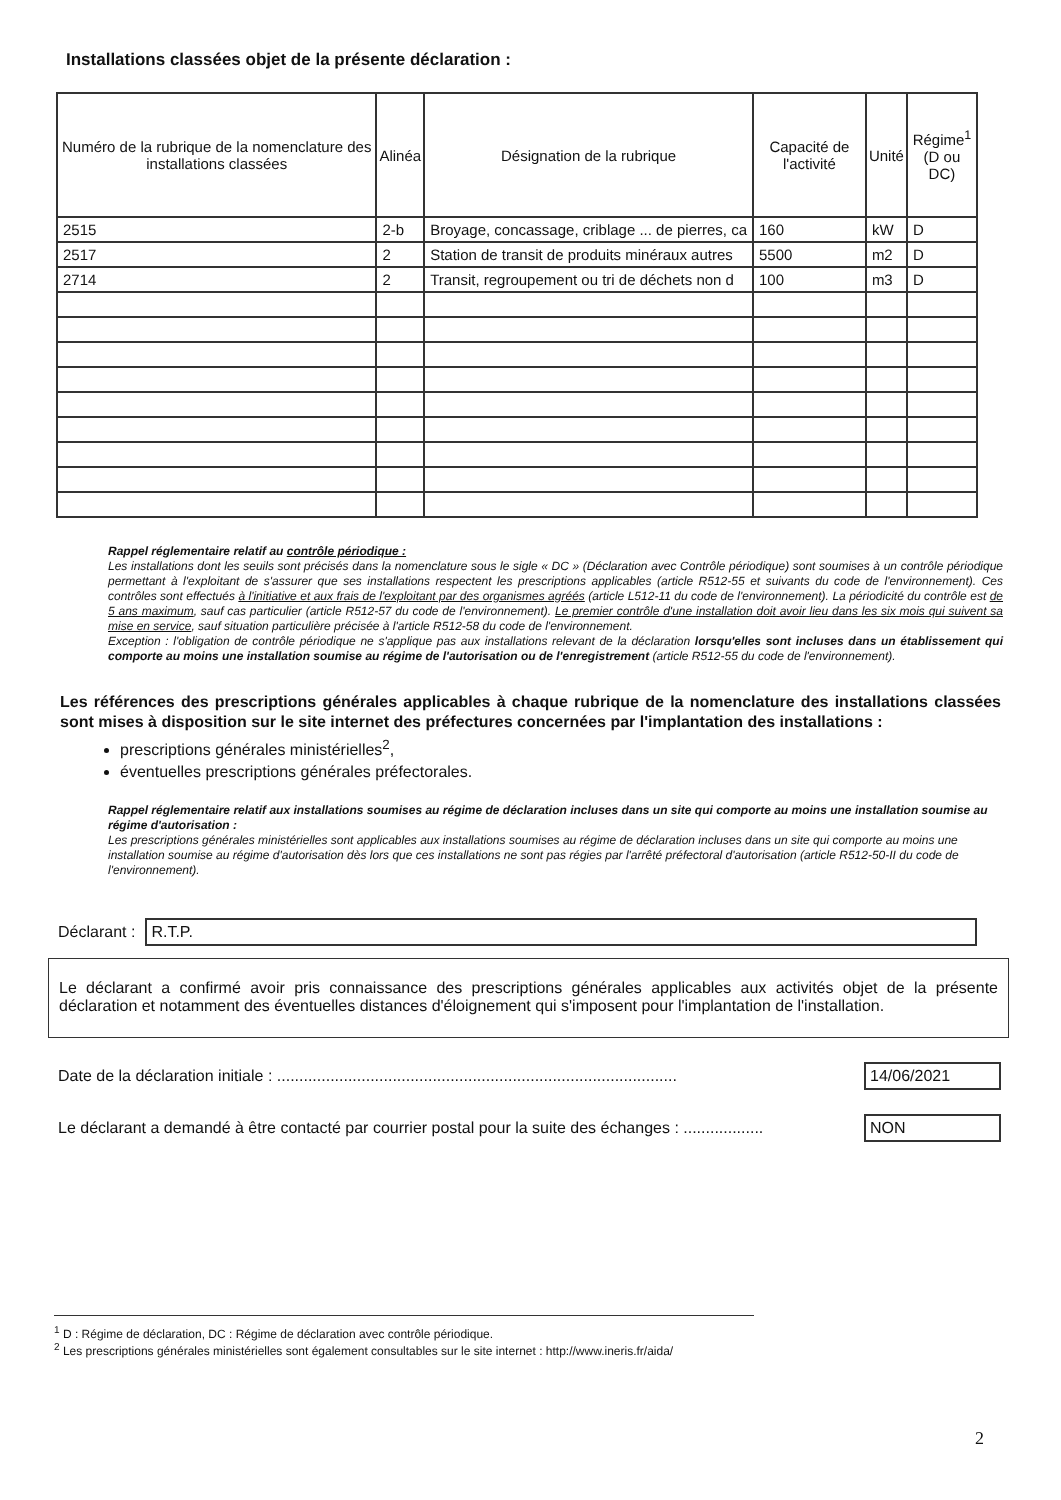Installations classées objet de la présente déclaration :
| Numéro de la rubrique de la nomenclature des installations classées | Alinéa | Désignation de la rubrique | Capacité de l'activité | Unité | Régime<sup>1</sup> (D ou DC) |
| --- | --- | --- | --- | --- | --- |
| 2515 | 2-b | Broyage, concassage, criblage ... de pierres, ca | 160 | kW | D |
| 2517 | 2 | Station de transit de produits minéraux autres | 5500 | m2 | D |
| 2714 | 2 | Transit, regroupement ou tri de déchets non d | 100 | m3 | D |
Rappel réglementaire relatif au contrôle périodique :
Les installations dont les seuils sont précisés dans la nomenclature sous le sigle « DC » (Déclaration avec Contrôle périodique) sont soumises à un contrôle périodique permettant à l'exploitant de s'assurer que ses installations respectent les prescriptions applicables (article R512-55 et suivants du code de l'environnement). Ces contrôles sont effectués à l'initiative et aux frais de l'exploitant par des organismes agréés (article L512-11 du code de l'environnement). La périodicité du contrôle est de 5 ans maximum, sauf cas particulier (article R512-57 du code de l'environnement). Le premier contrôle d'une installation doit avoir lieu dans les six mois qui suivent sa mise en service, sauf situation particulière précisée à l'article R512-58 du code de l'environnement.
Exception : l'obligation de contrôle périodique ne s'applique pas aux installations relevant de la déclaration lorsqu'elles sont incluses dans un établissement qui comporte au moins une installation soumise au régime de l'autorisation ou de l'enregistrement (article R512-55 du code de l'environnement).
Les références des prescriptions générales applicables à chaque rubrique de la nomenclature des installations classées sont mises à disposition sur le site internet des préfectures concernées par l'implantation des installations :
prescriptions générales ministérielles<sup>2</sup>,
éventuelles prescriptions générales préfectorales.
Rappel réglementaire relatif aux installations soumises au régime de déclaration incluses dans un site qui comporte au moins une installation soumise au régime d'autorisation :
Les prescriptions générales ministérielles sont applicables aux installations soumises au régime de déclaration incluses dans un site qui comporte au moins une installation soumise au régime d'autorisation dès lors que ces installations ne sont pas régies par l'arrêté préfectoral d'autorisation (article R512-50-II du code de l'environnement).
Déclarant : R.T.P.
Le déclarant a confirmé avoir pris connaissance des prescriptions générales applicables aux activités objet de la présente déclaration et notamment des éventuelles distances d'éloignement qui s'imposent pour l'implantation de l'installation.
Date de la déclaration initiale : .......................................................................................... 14/06/2021
Le déclarant a demandé à être contacté par courrier postal pour la suite des échanges : .................. NON
<sup>1</sup> D : Régime de déclaration, DC : Régime de déclaration avec contrôle périodique.
<sup>2</sup> Les prescriptions générales ministérielles sont également consultables sur le site internet : http://www.ineris.fr/aida/
2